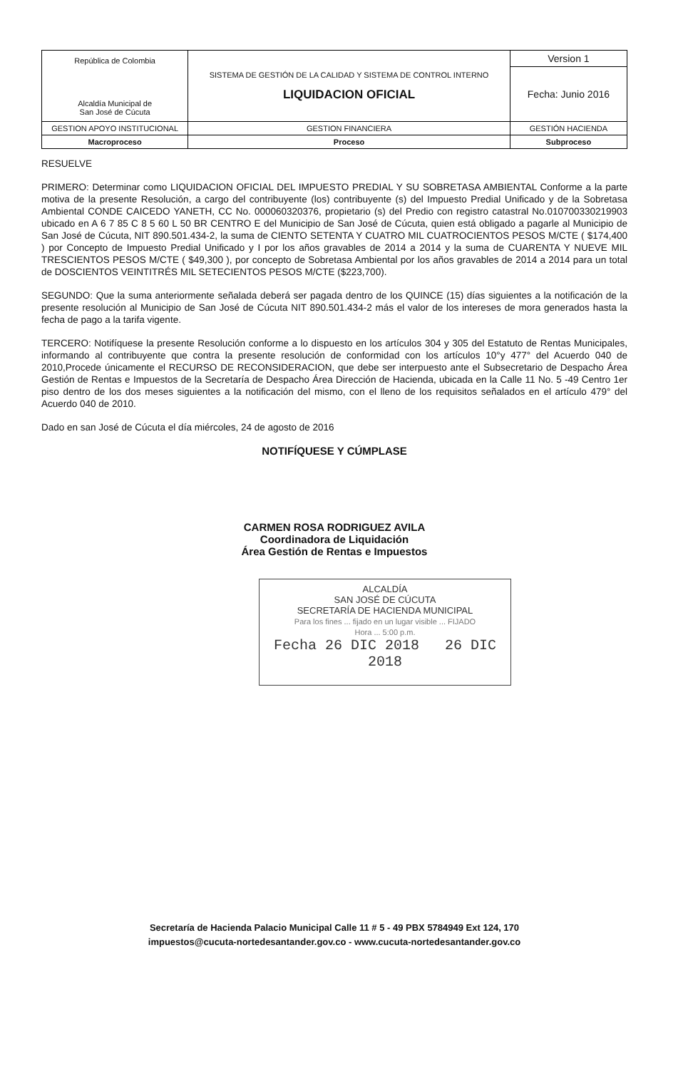| República de Colombia Alcaldía Municipal de San José de Cúcuta | SISTEMA DE GESTIÓN DE LA CALIDAD Y SISTEMA DE CONTROL INTERNO LIQUIDACION OFICIAL | Version 1 |
| | | Fecha: Junio 2016 |
| GESTION APOYO INSTITUCIONAL | GESTION FINANCIERA | GESTIÓN HACIENDA |
| Macroproceso | Proceso | Subproceso |
RESUELVE
PRIMERO: Determinar como LIQUIDACION OFICIAL DEL IMPUESTO PREDIAL Y SU SOBRETASA AMBIENTAL Conforme a la parte motiva de la presente Resolución, a cargo del contribuyente (los) contribuyente (s) del Impuesto Predial Unificado y de la Sobretasa Ambiental CONDE CAICEDO YANETH, CC No. 000060320376, propietario (s) del Predio con registro catastral No.010700330219903 ubicado en A 6 7 85 C 8 5 60 L 50 BR CENTRO E del Municipio de San José de Cúcuta, quien está obligado a pagarle al Municipio de San José de Cúcuta, NIT 890.501.434-2, la suma de CIENTO SETENTA Y CUATRO MIL CUATROCIENTOS PESOS M/CTE ( $174,400 ) por Concepto de Impuesto Predial Unificado y I por los años gravables de 2014 a 2014 y la suma de CUARENTA Y NUEVE MIL TRESCIENTOS PESOS M/CTE ( $49,300 ), por concepto de Sobretasa Ambiental por los años gravables de 2014 a 2014 para un total de DOSCIENTOS VEINTITRÉS MIL SETECIENTOS PESOS M/CTE ($223,700).
SEGUNDO: Que la suma anteriormente señalada deberá ser pagada dentro de los QUINCE (15) días siguientes a la notificación de la presente resolución al Municipio de San José de Cúcuta NIT 890.501.434-2 más el valor de los intereses de mora generados hasta la fecha de pago a la tarifa vigente.
TERCERO: Notifíquese la presente Resolución conforme a lo dispuesto en los artículos 304 y 305 del Estatuto de Rentas Municipales, informando al contribuyente que contra la presente resolución de conformidad con los artículos 10°y 477° del Acuerdo 040 de 2010,Procede únicamente el RECURSO DE RECONSIDERACION, que debe ser interpuesto ante el Subsecretario de Despacho Área Gestión de Rentas e Impuestos de la Secretaría de Despacho Área Dirección de Hacienda, ubicada en la Calle 11 No. 5 -49 Centro 1er piso dentro de los dos meses siguientes a la notificación del mismo, con el lleno de los requisitos señalados en el artículo 479° del Acuerdo 040 de 2010.
Dado en san José de Cúcuta el día miércoles, 24 de agosto de 2016
NOTIFÍQUESE Y CÚMPLASE
CARMEN ROSA RODRIGUEZ AVILA
Coordinadora de Liquidación
Área Gestión de Rentas e Impuestos
ALCALDÍA
SAN JOSÉ DE CÚCUTA
SECRETARÍA DE HACIENDA MUNICIPAL
Para los fines ... fijado en un lugar visible ... FIJADO
Hora ... 5:00 p.m.
Fecha 26 DIC 2018 26 DIC 2018
Secretaría de Hacienda Palacio Municipal Calle 11 # 5 - 49 PBX 5784949 Ext 124, 170
impuestos@cucuta-nortedesantander.gov.co - www.cucuta-nortedesantander.gov.co